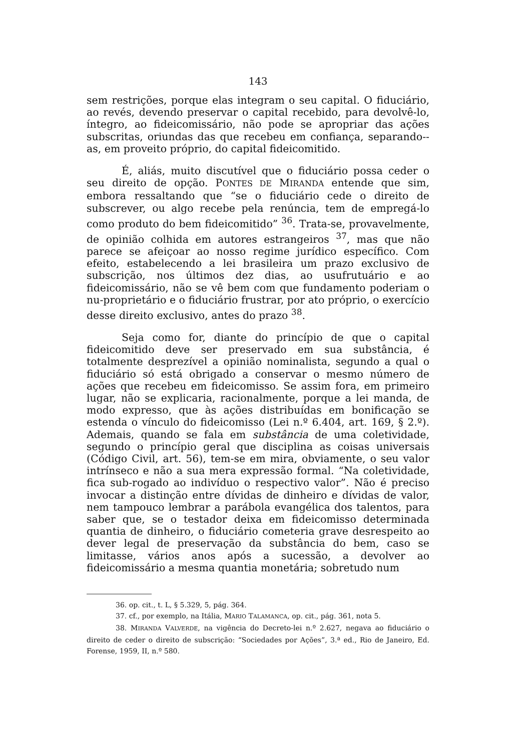143
sem restrições, porque elas integram o seu capital. O fiduciário, ao revés, devendo preservar o capital recebido, para devolvê-lo, íntegro, ao fideicomissário, não pode se apropriar das ações subscritas, oriundas das que recebeu em confiança, separando--as, em proveito próprio, do capital fideicomitido.
É, aliás, muito discutível que o fiduciário possa ceder o seu direito de opção. PONTES DE MIRANDA entende que sim, embora ressaltando que “se o fiduciário cede o direito de subscrever, ou algo recebe pela renúncia, tem de empregá-lo como produto do bem fideicomitido” <sup>36</sup>. Trata-se, provavelmente, de opinião colhida em autores estrangeiros <sup>37</sup>, mas que não parece se afeiçoar ao nosso regime jurídico específico. Com efeito, estabelecendo a lei brasileira um prazo exclusivo de subscrição, nos últimos dez dias, ao usufrutuário e ao fideicomissário, não se vê bem com que fundamento poderiam o nu-proprietário e o fiduciário frustrar, por ato próprio, o exercício desse direito exclusivo, antes do prazo <sup>38</sup>.
Seja como for, diante do princípio de que o capital fideicomitido deve ser preservado em sua substância, é totalmente desprezível a opinião nominalista, segundo a qual o fiduciário só está obrigado a conservar o mesmo número de ações que recebeu em fideicomisso. Se assim fora, em primeiro lugar, não se explicaria, racionalmente, porque a lei manda, de modo expresso, que às ações distribuídas em bonificação se estenda o vínculo do fideicomisso (Lei n.º 6.404, art. 169, § 2.º). Ademais, quando se fala em substância de uma coletividade, segundo o princípio geral que disciplina as coisas universais (Código Civil, art. 56), tem-se em mira, obviamente, o seu valor intrínseco e não a sua mera expressão formal. “Na coletividade, fica sub-rogado ao indivíduo o respectivo valor”. Não é preciso invocar a distinção entre dívidas de dinheiro e dívidas de valor, nem tampouco lembrar a parábola evangélica dos talentos, para saber que, se o testador deixa em fideicomisso determinada quantia de dinheiro, o fiduciário cometeria grave desrespeito ao dever legal de preservação da substância do bem, caso se limitasse, vários anos após a sucessão, a devolver ao fideicomissário a mesma quantia monetária; sobretudo num
36. op. cit., t. L, § 5.329, 5, pág. 364.
37. cf., por exemplo, na Itália, MARIO TALAMANCA, op. cit., pág. 361, nota 5.
38. MIRANDA VALVERDE, na vigência do Decreto-lei n.º 2.627, negava ao fiduciário o direito de ceder o direito de subscrição: “Sociedades por Ações”, 3.ª ed., Rio de Janeiro, Ed. Forense, 1959, II, n.º 580.